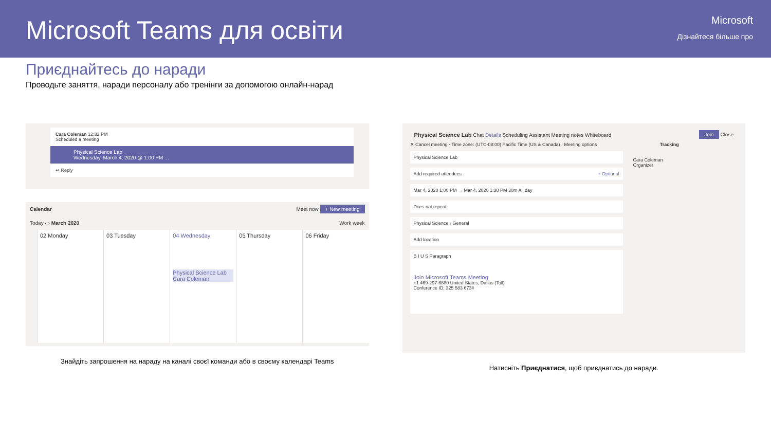Microsoft Teams для освіти
Microsoft
Дізнайтеся більше про
Приєднайтесь до наради
Проводьте заняття, наради персоналу або тренінги за допомогою онлайн-нарад
Cara Coleman 12:32 PM
Scheduled a meeting
Physical Science Lab
Wednesday, March 4, 2020 @ 1:00 PM ...
↩ Reply
Calendar Meet now + New meeting
Today ‹ › March 2020 Work week
02 Monday 03 Tuesday 04 Wednesday
Physical Science Lab
Cara Coleman
05 Thursday 06 Friday
Знайдіть запрошення на нараду на каналі своєї команди або в своєму календарі Teams
Physical Science Lab Chat Details Scheduling Assistant Meeting notes Whiteboard Join Close
✕ Cancel meeting · Time zone: (UTC-08:00) Pacific Time (US & Canada) · Meeting options Tracking
Physical Science Lab
Add required attendees + Optional
Mar 4, 2020 1:00 PM → Mar 4, 2020 1:30 PM 30m All day
Does not repeat
Physical Science › General
Add location
B I U S Paragraph
Join Microsoft Teams Meeting
+1 469-297-6880 United States, Dallas (Toll)
Conference ID: 325 583 673#
Cara Coleman
Organizer
Натисніть Приєднатися, щоб приєднатись до наради.